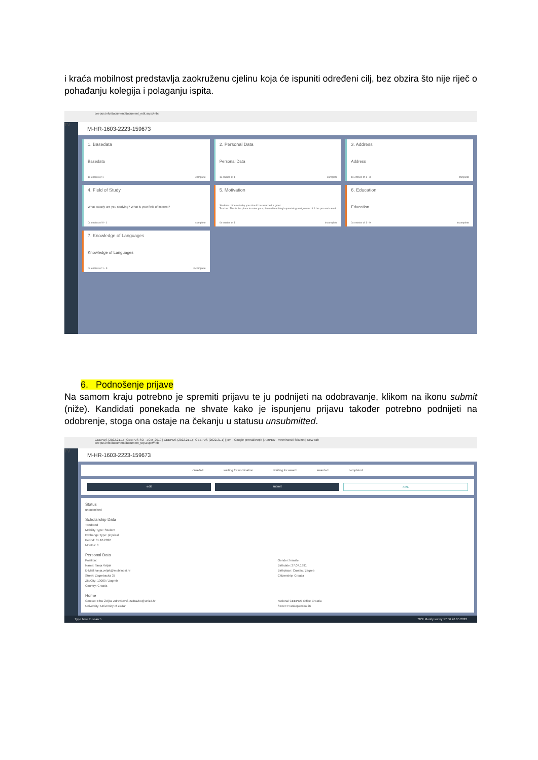i kraća mobilnost predstavlja zaokruženu cjelinu koja će ispuniti određeni cilj, bez obzira što nije riječ o pohađanju kolegija i polaganju ispita.
ceepus.info/document/document_edit.aspx#nbb
TV
M-HR-1603-2223-159673
1. Basedata
Basedata
1x entries of 1 complete
2. Personal Data
Personal Data
1x entries of 1 complete
3. Address
Address
1x entries of 1 - 3 complete
4. Field of Study
What exactly are you studying? What is your field of interest?
0x entries of 0 - 1 complete
5. Motivation
Students: Line out why you should be awarded a grant.
Teacher: This is the place to enter your planned teaching/supervising assignment of 6 hrs per work week.
0x entries of 1 incomplete
6. Education
Education
0x entries of 1 - 9 incomplete
7. Knowledge of Languages
Knowledge of Languages
0x entries of 1 - 9 incomplete
6. Podnošenje prijave
Na samom kraju potrebno je spremiti prijavu te ju podnijeti na odobravanje, klikom na ikonu submit (niže). Kandidati ponekada ne shvate kako je ispunjenu prijavu također potrebno podnijeti na odobrenje, stoga ona ostaje na čekanju u statusu unsubmitted.
CEEPUS (2022.21.1) | CEEPUS SO - JCM_2019 | CEEPUS (2022.21.1) | CEEPUS (2022.21.1) | jcm - Google pretraživanje | AMPEU - Veterinarski fakultet | New Tab
ceepus.info/document/document_top.aspx#nbb
TV
M-HR-1603-2223-159673
created waiting for nomination waiting for award awarded completed
edit submit XML
Status
unsubmitted
Scholarship Data
Tendered
Mobility Type: Student
Exchange Type: physical
Period: 01.10.2022
Months: 3
Personal Data
Position:
Name: Tanja Veljak
E-Mail: tanja.veljak@mobilnost.hr
Street: Zagrebacka 37
Zip/City: 10000 / Zagreb
Country: Croatia
Gender: female
Birthdate: 27.07.1991
Birthplace: Croatia / zagreb
Citizenship: Croatia
Home
Contact: PhD Željka Zdravković, zzdravko@unizd.hr
University: University of Zadar
National CEEPUS Office Croatia
Street: Frankopanska 26
Type here to search 78°F Mostly sunny 17:56 26.05.2022